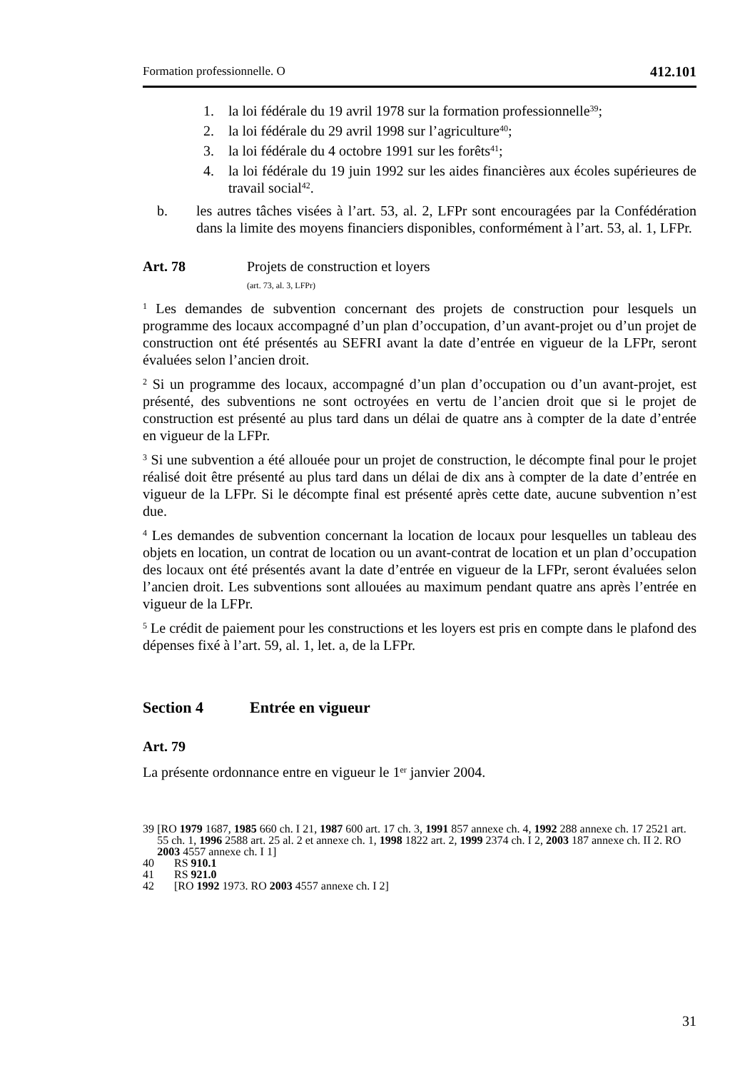Formation professionnelle. O 412.101
1. la loi fédérale du 19 avril 1978 sur la formation professionnelle<sup>39</sup>;
2. la loi fédérale du 29 avril 1998 sur l’agriculture<sup>40</sup>;
3. la loi fédérale du 4 octobre 1991 sur les forêts<sup>41</sup>;
4. la loi fédérale du 19 juin 1992 sur les aides financières aux écoles supérieures de travail social<sup>42</sup>.
b. les autres tâches visées à l’art. 53, al. 2, LFPr sont encouragées par la Confédération dans la limite des moyens financiers disponibles, conformément à l’art. 53, al. 1, LFPr.
Art. 78 Projets de construction et loyers
(art. 73, al. 3, LFPr)
<sup>1</sup> Les demandes de subvention concernant des projets de construction pour lesquels un programme des locaux accompagné d’un plan d’occupation, d’un avant-projet ou d’un projet de construction ont été présentés au SEFRI avant la date d’entrée en vigueur de la LFPr, seront évaluées selon l’ancien droit.
<sup>2</sup> Si un programme des locaux, accompagné d’un plan d’occupation ou d’un avant-projet, est présenté, des subventions ne sont octroyées en vertu de l’ancien droit que si le projet de construction est présenté au plus tard dans un délai de quatre ans à compter de la date d’entrée en vigueur de la LFPr.
<sup>3</sup> Si une subvention a été allouée pour un projet de construction, le décompte final pour le projet réalisé doit être présenté au plus tard dans un délai de dix ans à compter de la date d’entrée en vigueur de la LFPr. Si le décompte final est présenté après cette date, aucune subvention n’est due.
<sup>4</sup> Les demandes de subvention concernant la location de locaux pour lesquelles un tableau des objets en location, un contrat de location ou un avant-contrat de location et un plan d’occupation des locaux ont été présentés avant la date d’entrée en vigueur de la LFPr, seront évaluées selon l’ancien droit. Les subventions sont allouées au maximum pendant quatre ans après l’entrée en vigueur de la LFPr.
<sup>5</sup> Le crédit de paiement pour les constructions et les loyers est pris en compte dans le plafond des dépenses fixé à l’art. 59, al. 1, let. a, de la LFPr.
Section 4 Entrée en vigueur
Art. 79
La présente ordonnance entre en vigueur le 1<sup>er</sup> janvier 2004.
39 [RO 1979 1687, 1985 660 ch. I 21, 1987 600 art. 17 ch. 3, 1991 857 annexe ch. 4, 1992 288 annexe ch. 17 2521 art. 55 ch. 1, 1996 2588 art. 25 al. 2 et annexe ch. 1, 1998 1822 art. 2, 1999 2374 ch. I 2, 2003 187 annexe ch. II 2. RO 2003 4557 annexe ch. I 1]
40 RS 910.1
41 RS 921.0
42 [RO 1992 1973. RO 2003 4557 annexe ch. I 2]
31